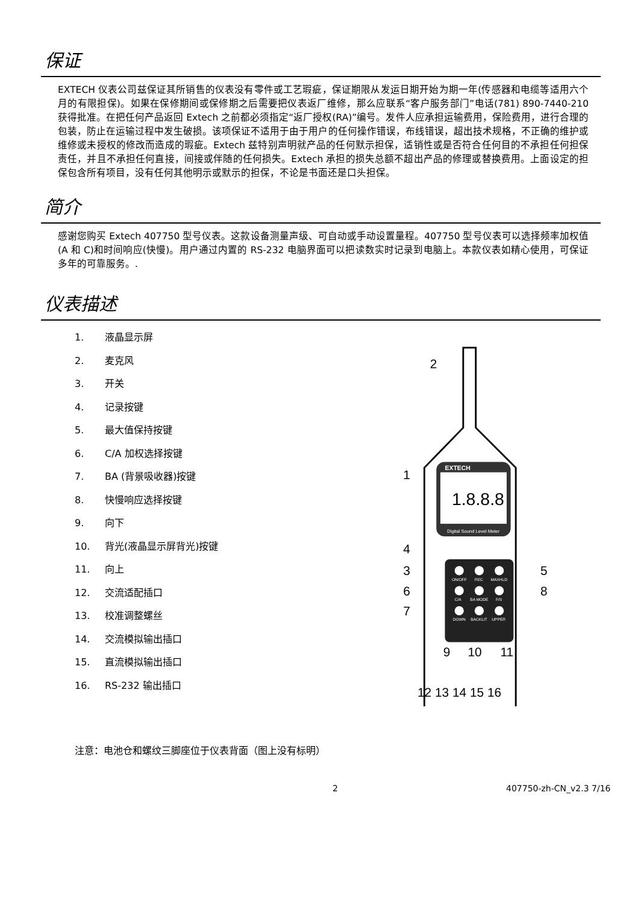保证
EXTECH 仪表公司兹保证其所销售的仪表没有零件或工艺瑕疵，保证期限从发运日期开始为期一年(传感器和电缆等适用六个月的有限担保)。如果在保修期间或保修期之后需要把仪表返厂维修，那么应联系“客户服务部门”电话(781) 890-7440-210 获得批准。在把任何产品返回 Extech 之前都必须指定“返厂授权(RA)”编号。发件人应承担运输费用，保险费用，进行合理的包装，防止在运输过程中发生破损。该项保证不适用于由于用户的任何操作错误，布线错误，超出技术规格，不正确的维护或维修或未授权的修改而造成的瑕疵。Extech 兹特别声明就产品的任何默示担保，适销性或是否符合任何目的不承担任何担保责任，并且不承担任何直接，间接或伴随的任何损失。Extech 承担的损失总额不超出产品的修理或替换费用。上面设定的担保包含所有项目，没有任何其他明示或默示的担保，不论是书面还是口头担保。
简介
感谢您购买 Extech 407750 型号仪表。这款设备测量声级、可自动或手动设置量程。407750 型号仪表可以选择频率加权值(A 和 C)和时间响应(快慢)。用户通过内置的 RS-232 电脑界面可以把读数实时记录到电脑上。本款仪表如精心使用，可保证多年的可靠服务。.
仪表描述
1. 液晶显示屏
2. 麦克风
3. 开关
4. 记录按键
5. 最大值保持按键
6. C/A 加权选择按键
7. BA (背景吸收器)按键
8. 快慢响应选择按键
9. 向下
10. 背光(液晶显示屏背光)按键
11. 向上
12. 交流适配插口
13. 校准调整螺丝
14. 交流模拟输出插口
15. 直流模拟输出插口
16. RS-232 输出插口
EXTECH
1.8.8.8
Digital Sound Level Meter
ON/OFF
REC
MAXHLD
C/A
BA MODE
F/S
DOWN
BACKLIT
UPPER
2
1
4
3
5
6
8
7
9
10
11
12 13 14 15 16
注意：电池仓和螺纹三脚座位于仪表背面（图上没有标明）
2 407750-zh-CN_v2.3 7/16